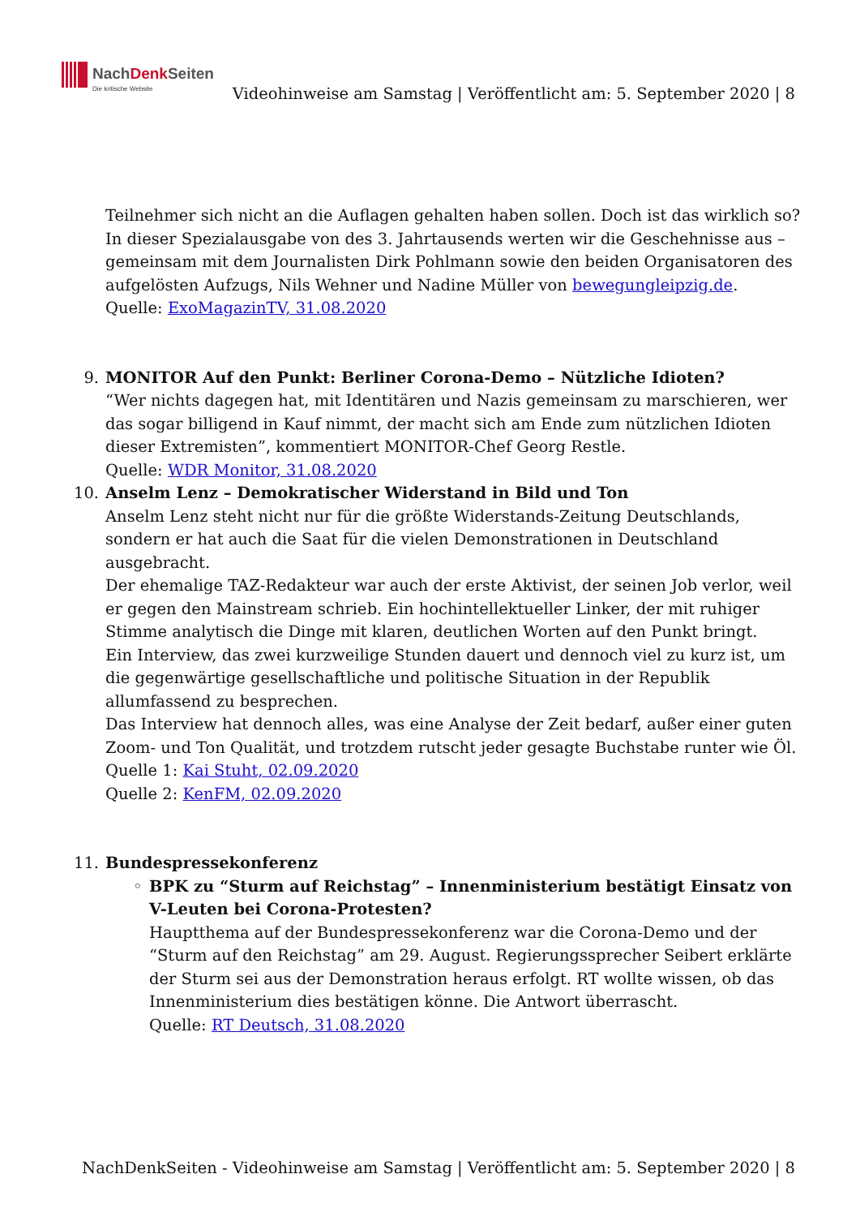NachDenk Seiten
Die kritische Website
Videohinweise am Samstag | Veröffentlicht am: 5. September 2020 | 8
Teilnehmer sich nicht an die Auflagen gehalten haben sollen. Doch ist das wirklich so? In dieser Spezialausgabe von des 3. Jahrtausends werten wir die Geschehnisse aus – gemeinsam mit dem Journalisten Dirk Pohlmann sowie den beiden Organisatoren des aufgelösten Aufzugs, Nils Wehner und Nadine Müller von bewegungleipzig.de.
Quelle: ExoMagazinTV, 31.08.2020
9. MONITOR Auf den Punkt: Berliner Corona-Demo – Nützliche Idioten?
“Wer nichts dagegen hat, mit Identitären und Nazis gemeinsam zu marschieren, wer das sogar billigend in Kauf nimmt, der macht sich am Ende zum nützlichen Idioten dieser Extremisten”, kommentiert MONITOR-Chef Georg Restle.
Quelle: WDR Monitor, 31.08.2020
10. Anselm Lenz – Demokratischer Widerstand in Bild und Ton
Anselm Lenz steht nicht nur für die größte Widerstands-Zeitung Deutschlands, sondern er hat auch die Saat für die vielen Demonstrationen in Deutschland ausgebracht.
Der ehemalige TAZ-Redakteur war auch der erste Aktivist, der seinen Job verlor, weil er gegen den Mainstream schrieb. Ein hochintellektueller Linker, der mit ruhiger Stimme analytisch die Dinge mit klaren, deutlichen Worten auf den Punkt bringt.
Ein Interview, das zwei kurzweilige Stunden dauert und dennoch viel zu kurz ist, um die gegenwärtige gesellschaftliche und politische Situation in der Republik allumfassend zu besprechen.
Das Interview hat dennoch alles, was eine Analyse der Zeit bedarf, außer einer guten Zoom- und Ton Qualität, und trotzdem rutscht jeder gesagte Buchstabe runter wie Öl.
Quelle 1: Kai Stuht, 02.09.2020
Quelle 2: KenFM, 02.09.2020
11. Bundespressekonferenz
◦ BPK zu “Sturm auf Reichstag” – Innenministerium bestätigt Einsatz von V-Leuten bei Corona-Protesten?
Hauptthema auf der Bundespressekonferenz war die Corona-Demo und der “Sturm auf den Reichstag” am 29. August. Regierungssprecher Seibert erklärte der Sturm sei aus der Demonstration heraus erfolgt. RT wollte wissen, ob das Innenministerium dies bestätigen könne. Die Antwort überrascht.
Quelle: RT Deutsch, 31.08.2020
NachDenkSeiten - Videohinweise am Samstag | Veröffentlicht am: 5. September 2020 | 8